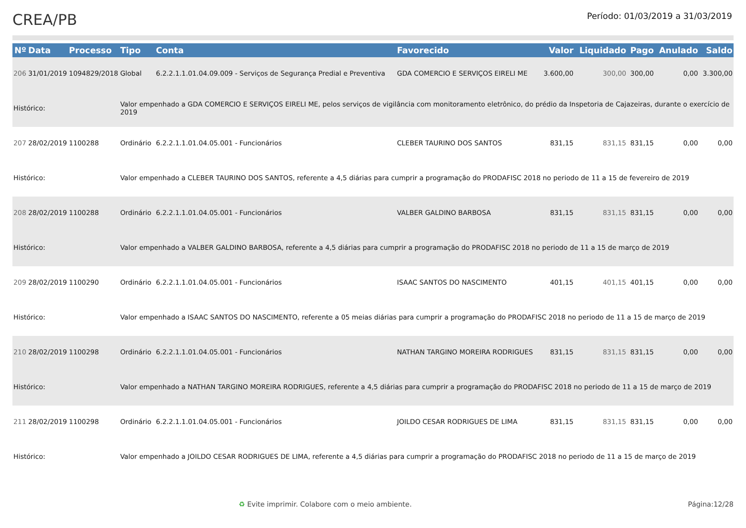CREA/PB
Período: 01/03/2019 a 31/03/2019
| Nº | Data | Processo | Tipo | Conta | Favorecido | Valor | Liquidado | Pago | Anulado | Saldo |
| --- | --- | --- | --- | --- | --- | --- | --- | --- | --- | --- |
| 206 | 31/01/2019 | 1094829/2018 | Global | 6.2.2.1.1.01.04.09.009 - Serviços de Segurança Predial e Preventiva | GDA COMERCIO E SERVIÇOS EIRELI ME | 3.600,00 | 300,00 | 300,00 | 0,00 | 3.300,00 |
| Histórico: | | | Valor empenhado a GDA COMERCIO E SERVIÇOS EIRELI ME, pelos serviços de vigilância com monitoramento eletrônico, do prédio da Inspetoria de Cajazeiras, durante o exercício de 2019 | | | | | | | |
| 207 | 28/02/2019 | 1100288 | Ordinário | 6.2.2.1.1.01.04.05.001 - Funcionários | CLEBER TAURINO DOS SANTOS | 831,15 | 831,15 | 831,15 | 0,00 | 0,00 |
| Histórico: | | | Valor empenhado a CLEBER TAURINO DOS SANTOS, referente a 4,5 diárias para cumprir a programação do PRODAFISC 2018 no periodo de 11 a 15 de fevereiro de 2019 | | | | | | | |
| 208 | 28/02/2019 | 1100288 | Ordinário | 6.2.2.1.1.01.04.05.001 - Funcionários | VALBER GALDINO BARBOSA | 831,15 | 831,15 | 831,15 | 0,00 | 0,00 |
| Histórico: | | | Valor empenhado a VALBER GALDINO BARBOSA, referente a 4,5 diárias para cumprir a programação do PRODAFISC 2018 no periodo de 11 a 15 de março de 2019 | | | | | | | |
| 209 | 28/02/2019 | 1100290 | Ordinário | 6.2.2.1.1.01.04.05.001 - Funcionários | ISAAC SANTOS DO NASCIMENTO | 401,15 | 401,15 | 401,15 | 0,00 | 0,00 |
| Histórico: | | | Valor empenhado a ISAAC SANTOS DO NASCIMENTO, referente a 05 meias diárias para cumprir a programação do PRODAFISC 2018 no periodo de 11 a 15 de março de 2019 | | | | | | | |
| 210 | 28/02/2019 | 1100298 | Ordinário | 6.2.2.1.1.01.04.05.001 - Funcionários | NATHAN TARGINO MOREIRA RODRIGUES | 831,15 | 831,15 | 831,15 | 0,00 | 0,00 |
| Histórico: | | | Valor empenhado a NATHAN TARGINO MOREIRA RODRIGUES, referente a 4,5 diárias para cumprir a programação do PRODAFISC 2018 no periodo de 11 a 15 de março de 2019 | | | | | | | |
| 211 | 28/02/2019 | 1100298 | Ordinário | 6.2.2.1.1.01.04.05.001 - Funcionários | JOILDO CESAR RODRIGUES DE LIMA | 831,15 | 831,15 | 831,15 | 0,00 | 0,00 |
| Histórico: | | | Valor empenhado a JOILDO CESAR RODRIGUES DE LIMA, referente a 4,5 diárias para cumprir a programação do PRODAFISC 2018 no periodo de 11 a 15 de março de 2019 | | | | | | | |
♻ Evite imprimir. Colabore com o meio ambiente. Página:12/28